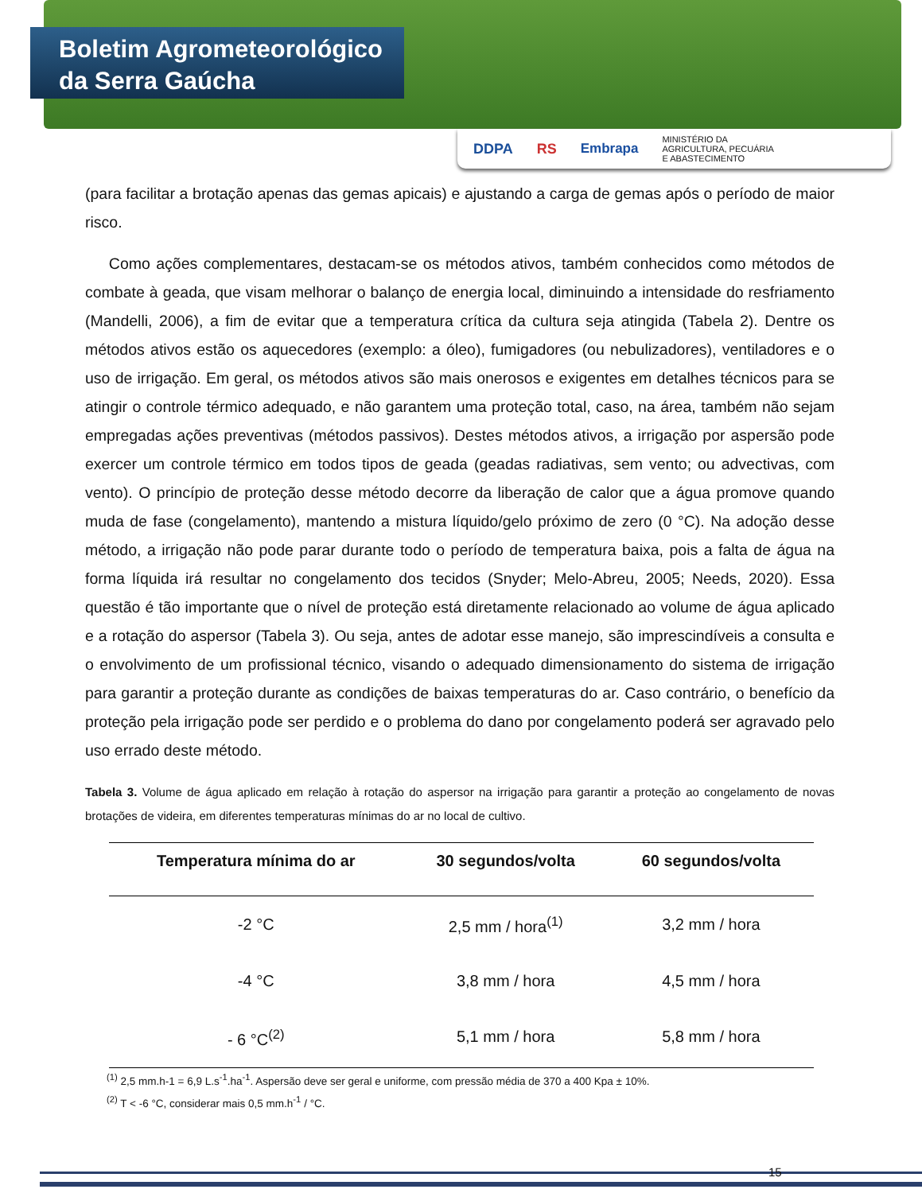Boletim Agrometeorológico
da Serra Gaúcha
DDPA RS Embrapa MINISTÉRIO DA
AGRICULTURA, PECUÁRIA
E ABASTECIMENTO
(para facilitar a brotação apenas das gemas apicais) e ajustando a carga de gemas após o período de maior risco.
Como ações complementares, destacam-se os métodos ativos, também conhecidos como métodos de combate à geada, que visam melhorar o balanço de energia local, diminuindo a intensidade do resfriamento (Mandelli, 2006), a fim de evitar que a temperatura crítica da cultura seja atingida (Tabela 2). Dentre os métodos ativos estão os aquecedores (exemplo: a óleo), fumigadores (ou nebulizadores), ventiladores e o uso de irrigação. Em geral, os métodos ativos são mais onerosos e exigentes em detalhes técnicos para se atingir o controle térmico adequado, e não garantem uma proteção total, caso, na área, também não sejam empregadas ações preventivas (métodos passivos). Destes métodos ativos, a irrigação por aspersão pode exercer um controle térmico em todos tipos de geada (geadas radiativas, sem vento; ou advectivas, com vento). O princípio de proteção desse método decorre da liberação de calor que a água promove quando muda de fase (congelamento), mantendo a mistura líquido/gelo próximo de zero (0 °C). Na adoção desse método, a irrigação não pode parar durante todo o período de temperatura baixa, pois a falta de água na forma líquida irá resultar no congelamento dos tecidos (Snyder; Melo-Abreu, 2005; Needs, 2020). Essa questão é tão importante que o nível de proteção está diretamente relacionado ao volume de água aplicado e a rotação do aspersor (Tabela 3). Ou seja, antes de adotar esse manejo, são imprescindíveis a consulta e o envolvimento de um profissional técnico, visando o adequado dimensionamento do sistema de irrigação para garantir a proteção durante as condições de baixas temperaturas do ar. Caso contrário, o benefício da proteção pela irrigação pode ser perdido e o problema do dano por congelamento poderá ser agravado pelo uso errado deste método.
Tabela 3. Volume de água aplicado em relação à rotação do aspersor na irrigação para garantir a proteção ao congelamento de novas brotações de videira, em diferentes temperaturas mínimas do ar no local de cultivo.
| Temperatura mínima do ar | 30 segundos/volta | 60 segundos/volta |
| --- | --- | --- |
| -2 °C | 2,5 mm / hora<sup>(1)</sup> | 3,2 mm / hora |
| -4 °C | 3,8 mm / hora | 4,5 mm / hora |
| - 6 °C<sup>(2)</sup> | 5,1 mm / hora | 5,8 mm / hora |
<sup>(1)</sup> 2,5 mm.h-1 = 6,9 L.s<sup>-1</sup>.ha<sup>-1</sup>. Aspersão deve ser geral e uniforme, com pressão média de 370 a 400 Kpa ± 10%.
<sup>(2)</sup> T < -6 °C, considerar mais 0,5 mm.h<sup>-1</sup> / °C.
15